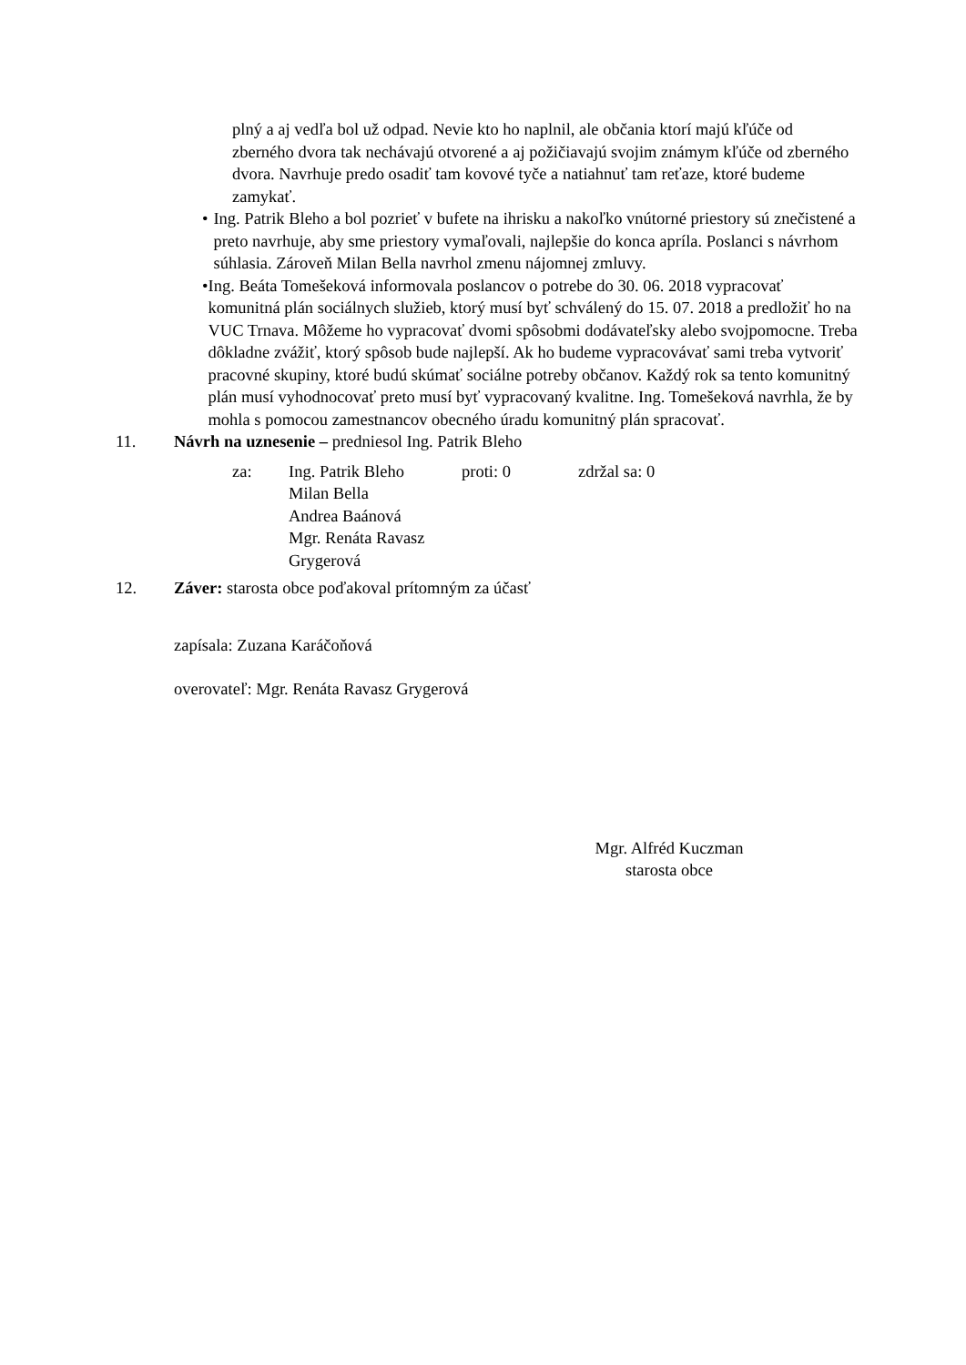plný a aj vedľa bol už odpad. Nevie kto ho naplnil, ale občania ktorí majú kľúče od zberného dvora tak nechávajú otvorené a aj požičiavajú svojim známym kľúče od zberného dvora. Navrhuje predo osadiť tam kovové tyče a natiahnuť tam reťaze, ktoré budeme zamykať.
• Ing. Patrik Bleho a bol pozrieť v bufete na ihrisku a nakoľko vnútorné priestory sú znečistené a preto navrhuje, aby sme priestory vymaľovali, najlepšie do konca apríla. Poslanci s návrhom súhlasia. Zároveň Milan Bella navrhol zmenu nájomnej zmluvy.
• Ing. Beáta Tomešeková informovala poslancov o potrebe do 30. 06. 2018 vypracovať komunitná plán sociálnych služieb, ktorý musí byť schválený do 15. 07. 2018 a predložiť ho na VUC Trnava. Môžeme ho vypracovať dvomi spôsobmi dodávateľsky alebo svojpomocne. Treba dôkladne zvážiť, ktorý spôsob bude najlepší. Ak ho budeme vypracovávať sami treba vytvoriť pracovné skupiny, ktoré budú skúmať sociálne potreby občanov. Každý rok sa tento komunitný plán musí vyhodnocovať preto musí byť vypracovaný kvalitne. Ing. Tomešeková navrhla, že by mohla s pomocou zamestnancov obecného úradu komunitný plán spracovať.
11. Návrh na uznesenie – predniesol Ing. Patrik Bleho
za: Ing. Patrik Bleho
Milan Bella
Andrea Baánová
Mgr. Renáta Ravasz Grygerová
proti: 0 zdržal sa: 0
12. Záver: starosta obce poďakoval prítomným za účasť
zapísala: Zuzana Karáčoňová
overovateľ: Mgr. Renáta Ravasz Grygerová
Mgr. Alfréd Kuczman
starosta obce